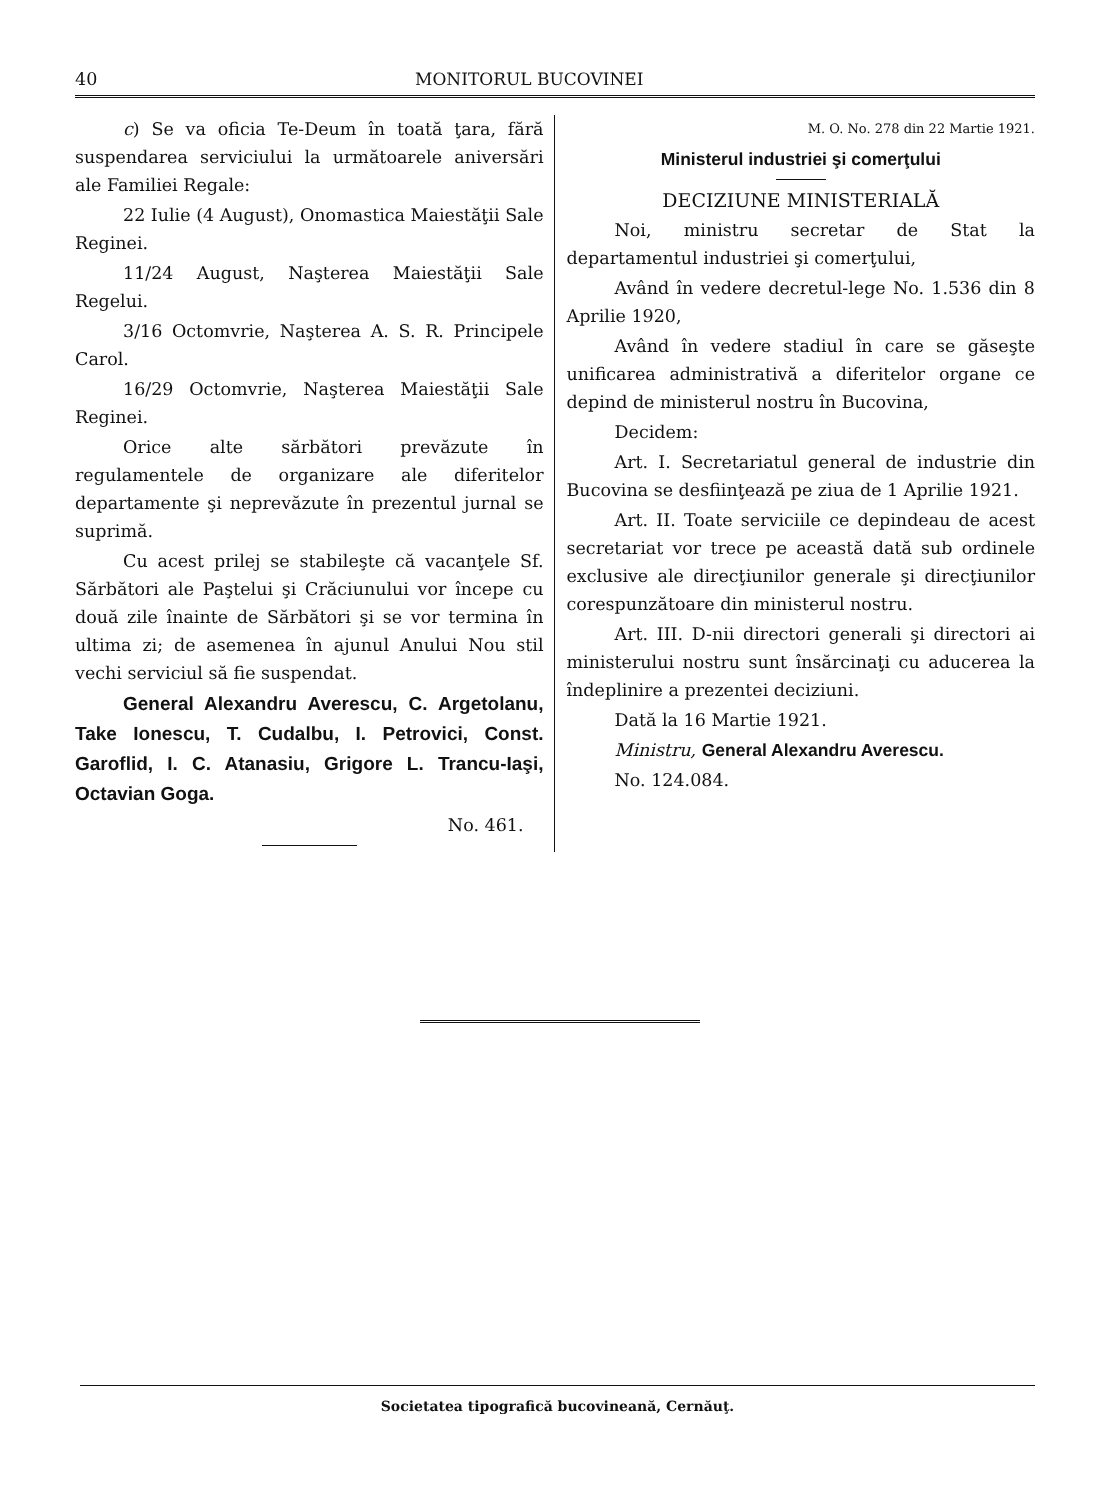40 MONITORUL BUCOVINEI
c) Se va oficia Te-Deum în toată ţara, fără suspendarea serviciului la următoarele aniversări ale Familiei Regale:
22 Iulie (4 August), Onomastica Maiestăţii Sale Reginei.
11/24 August, Naşterea Maiestăţii Sale Regelui.
3/16 Octomvrie, Naşterea A. S. R. Principele Carol.
16/29 Octomvrie, Naşterea Maiestăţii Sale Reginei.
Orice alte sărbători prevăzute în regulamentele de organizare ale diferitelor departamente şi neprevăzute în prezentul jurnal se suprimă.
Cu acest prilej se stabileşte că vacanţele Sf. Sărbători ale Paştelui şi Crăciunului vor începe cu două zile înainte de Sărbători şi se vor termina în ultima zi; de asemenea în ajunul Anului Nou stil vechi serviciul să fie suspendat.
General Alexandru Averescu, C. Argetolanu, Take Ionescu, T. Cudalbu, I. Petrovici, Const. Garoflid, I. C. Atanasiu, Grigore L. Trancu-Iaşi, Octavian Goga.
No. 461.
M. O. No. 278 din 22 Martie 1921.
Ministerul industriei şi comerţului
DECIZIUNE MINISTERIALĂ
Noi, ministru secretar de Stat la departamentul industriei şi comerţului,
Având în vedere decretul-lege No. 1.536 din 8 Aprilie 1920,
Având în vedere stadiul în care se găseşte unificarea administrativă a diferitelor organe ce depind de ministerul nostru în Bucovina,
Decidem:
Art. I. Secretariatul general de industrie din Bucovina se desfiinţează pe ziua de 1 Aprilie 1921.
Art. II. Toate serviciile ce depindeau de acest secretariat vor trece pe această dată sub ordinele exclusive ale direcţiunilor generale şi direcţiunilor corespunzătoare din ministerul nostru.
Art. III. D-nii directori generali şi directori ai ministerului nostru sunt însărcinaţi cu aducerea la îndeplinire a prezentei deciziuni.
Dată la 16 Martie 1921.
Ministru, General Alexandru Averescu.
No. 124.084.
Societatea tipografică bucovineană, Cernăuţ.